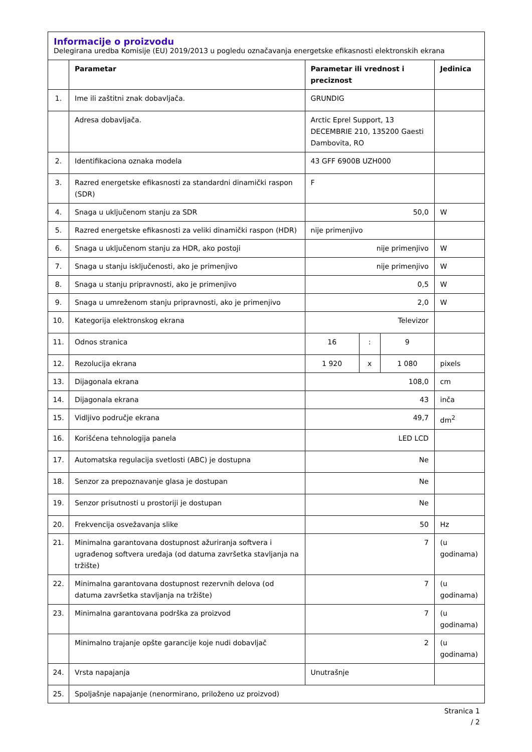Informacije o proizvodu
Delegirana uredba Komisije (EU) 2019/2013 u pogledu označavanja energetske efikasnosti elektronskih ekrana
| | Parametar | Parametar ili vrednost i preciznost | | | Jedinica |
| --- | --- | --- | --- | --- | --- |
| 1. | Ime ili zaštitni znak dobavljača. | GRUNDIG | | | |
| | Adresa dobavljača. | Arctic Eprel Support, 13 DECEMBRIE 210, 135200 Gaesti Dambovita, RO | | | |
| 2. | Identifikaciona oznaka modela | 43 GFF 6900B UZH000 | | | |
| 3. | Razred energetske efikasnosti za standardni dinamički raspon (SDR) | F | | | |
| 4. | Snaga u uključenom stanju za SDR | 50,0 | | | W |
| 5. | Razred energetske efikasnosti za veliki dinamički raspon (HDR) | nije primenjivo | | | |
| 6. | Snaga u uključenom stanju za HDR, ako postoji | nije primenjivo | | | W |
| 7. | Snaga u stanju isključenosti, ako je primenjivo | nije primenjivo | | | W |
| 8. | Snaga u stanju pripravnosti, ako je primenjivo | 0,5 | | | W |
| 9. | Snaga u umreženom stanju pripravnosti, ako je primenjivo | 2,0 | | | W |
| 10. | Kategorija elektronskog ekrana | Televizor | | | |
| 11. | Odnos stranica | 16 | : | 9 | |
| 12. | Rezolucija ekrana | 1 920 | x | 1 080 | pixels |
| 13. | Dijagonala ekrana | 108,0 | | | cm |
| 14. | Dijagonala ekrana | 43 | | | inča |
| 15. | Vidljivo područje ekrana | 49,7 | | | dm<sup>2</sup> |
| 16. | Korišćena tehnologija panela | LED LCD | | | |
| 17. | Automatska regulacija svetlosti (ABC) je dostupna | Ne | | | |
| 18. | Senzor za prepoznavanje glasa je dostupan | Ne | | | |
| 19. | Senzor prisutnosti u prostoriji je dostupan | Ne | | | |
| 20. | Frekvencija osvežavanja slike | 50 | | | Hz |
| 21. | Minimalna garantovana dostupnost ažuriranja softvera i ugrađenog softvera uređaja (od datuma završetka stavljanja na tržište) | 7 | | | (u godinama) |
| 22. | Minimalna garantovana dostupnost rezervnih delova (od datuma završetka stavljanja na tržište) | 7 | | | (u godinama) |
| 23. | Minimalna garantovana podrška za proizvod | 7 | | | (u godinama) |
| | Minimalno trajanje opšte garancije koje nudi dobavljač | 2 | | | (u godinama) |
| 24. | Vrsta napajanja | Unutrašnje | | | |
| 25. | Spoljašnje napajanje (nenormirano, priloženo uz proizvod) | | | | |
Stranica 1
/ 2